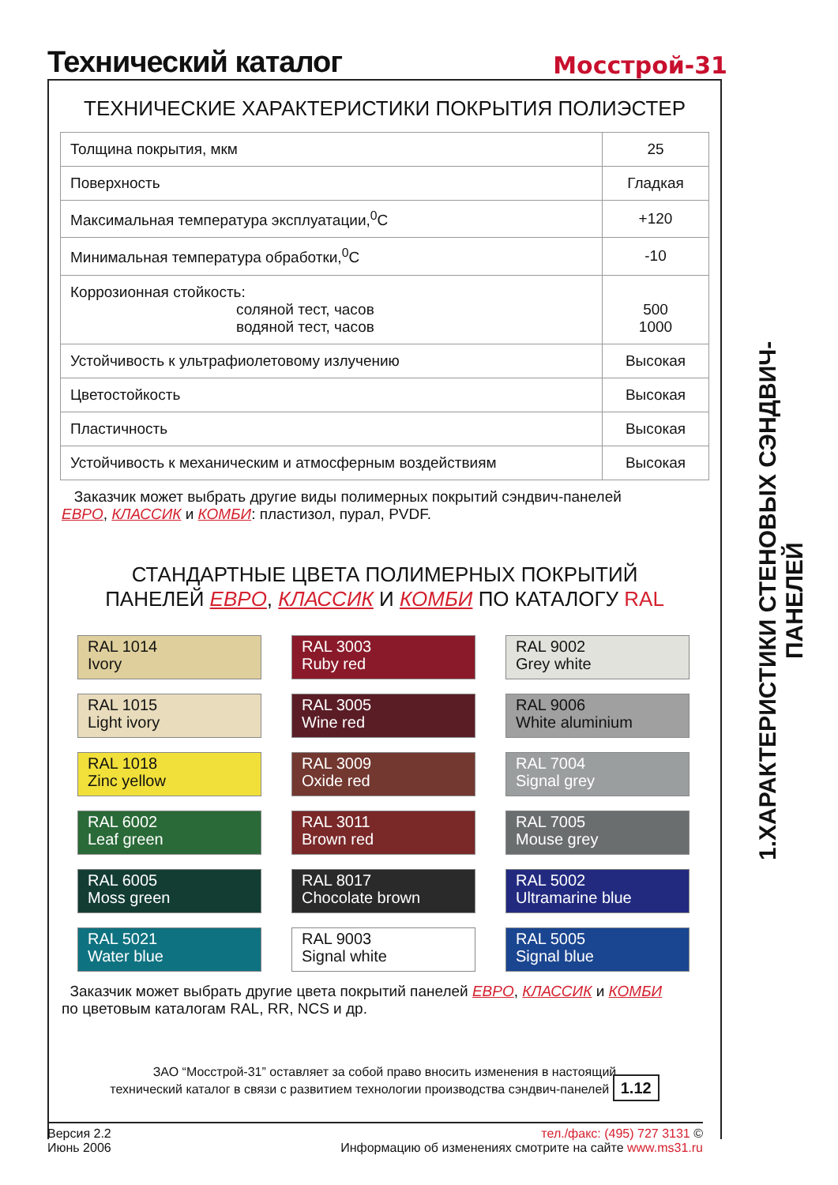Технический каталог
Мосстрой-31
ТЕХНИЧЕСКИЕ ХАРАКТЕРИСТИКИ ПОКРЫТИЯ ПОЛИЭСТЕР
| Толщина покрытия, мкм | 25 |
| Поверхность | Гладкая |
| Максимальная температура эксплуатации,<sup>0</sup>C | +120 |
| Минимальная температура обработки,<sup>0</sup>C | -10 |
| Коррозионная стойкость: соляной тест, часов водяной тест, часов | 500 1000 |
| Устойчивость к ультрафиолетовому излучению | Высокая |
| Цветостойкость | Высокая |
| Пластичность | Высокая |
| Устойчивость к механическим и атмосферным воздействиям | Высокая |
Заказчик может выбрать другие виды полимерных покрытий сэндвич-панелей
ЕВРО, КЛАССИК и КОМБИ: пластизол, пурал, PVDF.
СТАНДАРТНЫЕ ЦВЕТА ПОЛИМЕРНЫХ ПОКРЫТИЙ
ПАНЕЛЕЙ ЕВРО, КЛАССИК И КОМБИ ПО КАТАЛОГУ RAL
RAL 1014
Ivory
RAL 3003
Ruby red
RAL 9002
Grey white
RAL 1015
Light ivory
RAL 3005
Wine red
RAL 9006
White aluminium
RAL 1018
Zinc yellow
RAL 3009
Oxide red
RAL 7004
Signal grey
RAL 6002
Leaf green
RAL 3011
Brown red
RAL 7005
Mouse grey
RAL 6005
Moss green
RAL 8017
Chocolate brown
RAL 5002
Ultramarine blue
RAL 5021
Water blue
RAL 9003
Signal white
RAL 5005
Signal blue
Заказчик может выбрать другие цвета покрытий панелей ЕВРО, КЛАССИК и КОМБИ
по цветовым каталогам RAL, RR, NCS и др.
ЗАО “Мосстрой-31” оставляет за собой право вносить изменения в настоящий
технический каталог в связи с развитием технологии производства сэндвич-панелей 1.12
1.ХАРАКТЕРИСТИКИ СТЕНОВЫХ СЭНДВИЧ-ПАНЕЛЕЙ
Версия 2.2
Июнь 2006
тел./факс: (495) 727 3131 ©
Информацию об изменениях смотрите на сайте www.ms31.ru